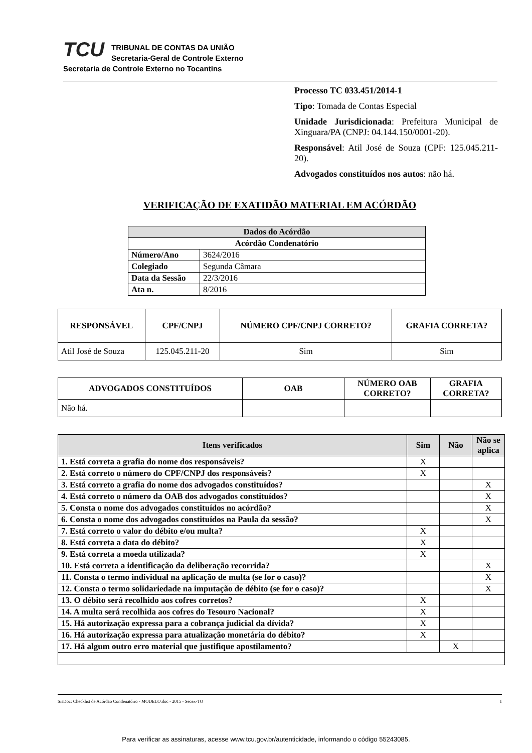TCU
TRIBUNAL DE CONTAS DA UNIÃO
Secretaria-Geral de Controle Externo
Secretaria de Controle Externo no Tocantins
Processo TC 033.451/2014-1
Tipo: Tomada de Contas Especial
Unidade Jurisdicionada: Prefeitura Municipal de Xinguara/PA (CNPJ: 04.144.150/0001-20).
Responsável: Atil José de Souza (CPF: 125.045.211-20).
Advogados constituídos nos autos: não há.
VERIFICAÇÃO DE EXATIDÃO MATERIAL EM ACÓRDÃO
| Dados do Acórdão | |
| --- | --- |
| Acórdão Condenatório | |
| Número/Ano | 3624/2016 |
| Colegiado | Segunda Câmara |
| Data da Sessão | 22/3/2016 |
| Ata n. | 8/2016 |
| RESPONSÁVEL | CPF/CNPJ | NÚMERO CPF/CNPJ CORRETO? | GRAFIA CORRETA? |
| --- | --- | --- | --- |
| Atil José de Souza | 125.045.211-20 | Sim | Sim |
| ADVOGADOS CONSTITUÍDOS | OAB | NÚMERO OAB CORRETO? | GRAFIA CORRETA? |
| --- | --- | --- | --- |
| Não há. | | | |
| Itens verificados | Sim | Não | Não se aplica |
| --- | --- | --- | --- |
| 1. Está correta a grafia do nome dos responsáveis? | X | | |
| 2. Está correto o número do CPF/CNPJ dos responsáveis? | X | | |
| 3. Está correto a grafia do nome dos advogados constituídos? | | | X |
| 4. Está correto o número da OAB dos advogados constituídos? | | | X |
| 5. Consta o nome dos advogados constituídos no acórdão? | | | X |
| 6. Consta o nome dos advogados constituídos na Paula da sessão? | | | X |
| 7. Está correto o valor do débito e/ou multa? | X | | |
| 8. Está correta a data do débito? | X | | |
| 9. Está correta a moeda utilizada? | X | | |
| 10. Está correta a identificação da deliberação recorrida? | | | X |
| 11. Consta o termo individual na aplicação de multa (se for o caso)? | | | X |
| 12. Consta o termo solidariedade na imputação de débito (se for o caso)? | | | X |
| 13. O débito será recolhido aos cofres corretos? | X | | |
| 14. A multa será recolhida aos cofres do Tesouro Nacional? | X | | |
| 15. Há autorização expressa para a cobrança judicial da dívida? | X | | |
| 16. Há autorização expressa para atualização monetária do débito? | X | | |
| 17. Há algum outro erro material que justifique apostilamento? | | X | |
SisDoc: Checklist de Acórdão Condenatório - MODELO.doc - 2015 - Secex-TO 1
Para verificar as assinaturas, acesse www.tcu.gov.br/autenticidade, informando o código 55243085.